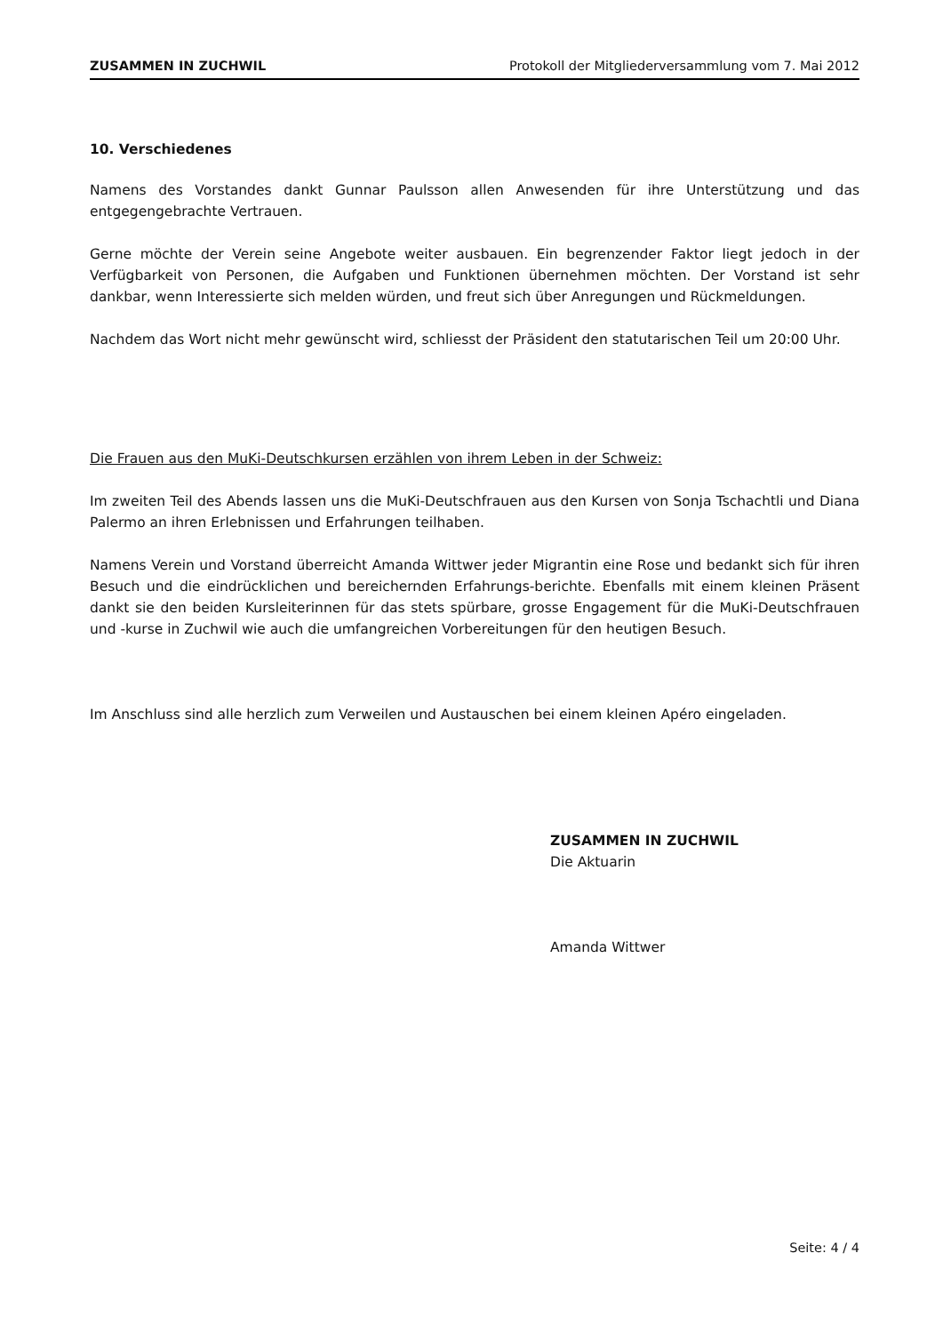ZUSAMMEN IN ZUCHWIL Protokoll der Mitgliederversammlung vom 7. Mai 2012
10. Verschiedenes
Namens des Vorstandes dankt Gunnar Paulsson allen Anwesenden für ihre Unterstützung und das entgegengebrachte Vertrauen.
Gerne möchte der Verein seine Angebote weiter ausbauen. Ein begrenzender Faktor liegt jedoch in der Verfügbarkeit von Personen, die Aufgaben und Funktionen übernehmen möchten. Der Vorstand ist sehr dankbar, wenn Interessierte sich melden würden, und freut sich über Anregungen und Rückmeldungen.
Nachdem das Wort nicht mehr gewünscht wird, schliesst der Präsident den statutarischen Teil um 20:00 Uhr.
Die Frauen aus den MuKi-Deutschkursen erzählen von ihrem Leben in der Schweiz:
Im zweiten Teil des Abends lassen uns die MuKi-Deutschfrauen aus den Kursen von Sonja Tschachtli und Diana Palermo an ihren Erlebnissen und Erfahrungen teilhaben.
Namens Verein und Vorstand überreicht Amanda Wittwer jeder Migrantin eine Rose und bedankt sich für ihren Besuch und die eindrücklichen und bereichernden Erfahrungs-berichte. Ebenfalls mit einem kleinen Präsent dankt sie den beiden Kursleiterinnen für das stets spürbare, grosse Engagement für die MuKi-Deutschfrauen und -kurse in Zuchwil wie auch die umfangreichen Vorbereitungen für den heutigen Besuch.
Im Anschluss sind alle herzlich zum Verweilen und Austauschen bei einem kleinen Apéro eingeladen.
ZUSAMMEN IN ZUCHWIL
Die Aktuarin
Amanda Wittwer
Seite: 4 / 4